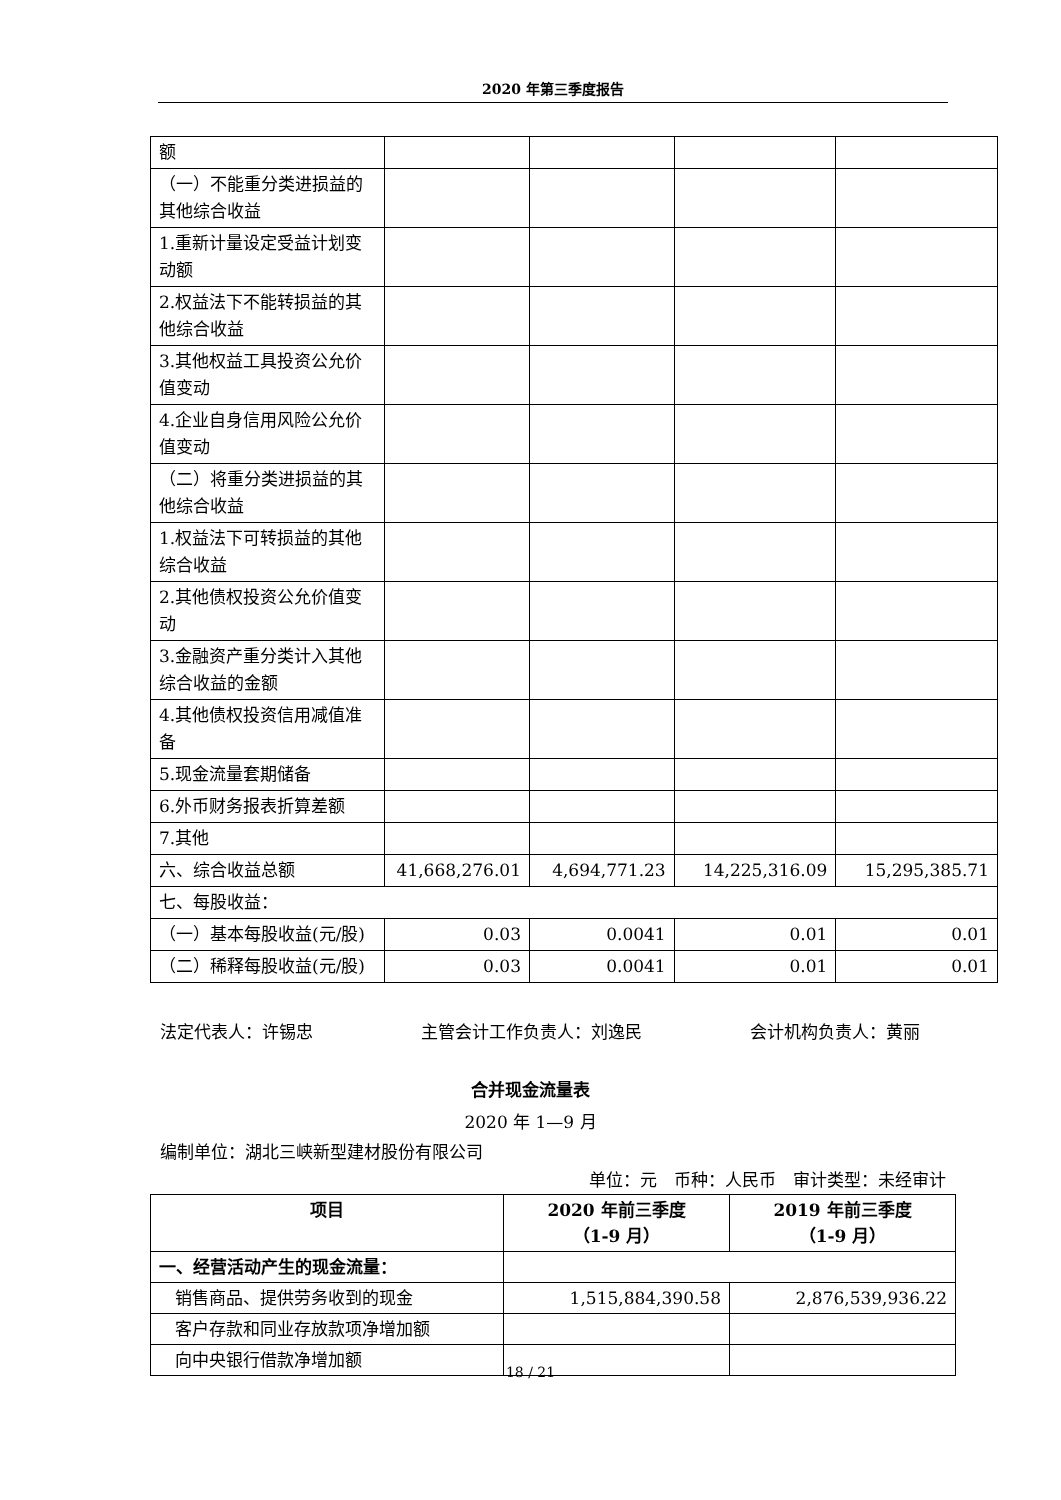2020 年第三季度报告
| 额 | | | | |
| （一）不能重分类进损益的其他综合收益 | | | | |
| 1.重新计量设定受益计划变动额 | | | | |
| 2.权益法下不能转损益的其他综合收益 | | | | |
| 3.其他权益工具投资公允价值变动 | | | | |
| 4.企业自身信用风险公允价值变动 | | | | |
| （二）将重分类进损益的其他综合收益 | | | | |
| 1.权益法下可转损益的其他综合收益 | | | | |
| 2.其他债权投资公允价值变动 | | | | |
| 3.金融资产重分类计入其他综合收益的金额 | | | | |
| 4.其他债权投资信用减值准备 | | | | |
| 5.现金流量套期储备 | | | | |
| 6.外币财务报表折算差额 | | | | |
| 7.其他 | | | | |
| 六、综合收益总额 | 41,668,276.01 | 4,694,771.23 | 14,225,316.09 | 15,295,385.71 |
| 七、每股收益： | | | | |
| （一）基本每股收益(元/股) | 0.03 | 0.0041 | 0.01 | 0.01 |
| （二）稀释每股收益(元/股) | 0.03 | 0.0041 | 0.01 | 0.01 |
法定代表人：许锡忠 主管会计工作负责人：刘逸民 会计机构负责人：黄丽
合并现金流量表
2020 年 1—9 月
编制单位：湖北三峡新型建材股份有限公司
单位：元　币种：人民币　审计类型：未经审计
| 项目 | 2020 年前三季度 （1-9 月） | 2019 年前三季度 （1-9 月） |
| --- | --- | --- |
| 一、经营活动产生的现金流量： | | |
| 销售商品、提供劳务收到的现金 | 1,515,884,390.58 | 2,876,539,936.22 |
| 客户存款和同业存放款项净增加额 | | |
| 向中央银行借款净增加额 | | |
18 / 21